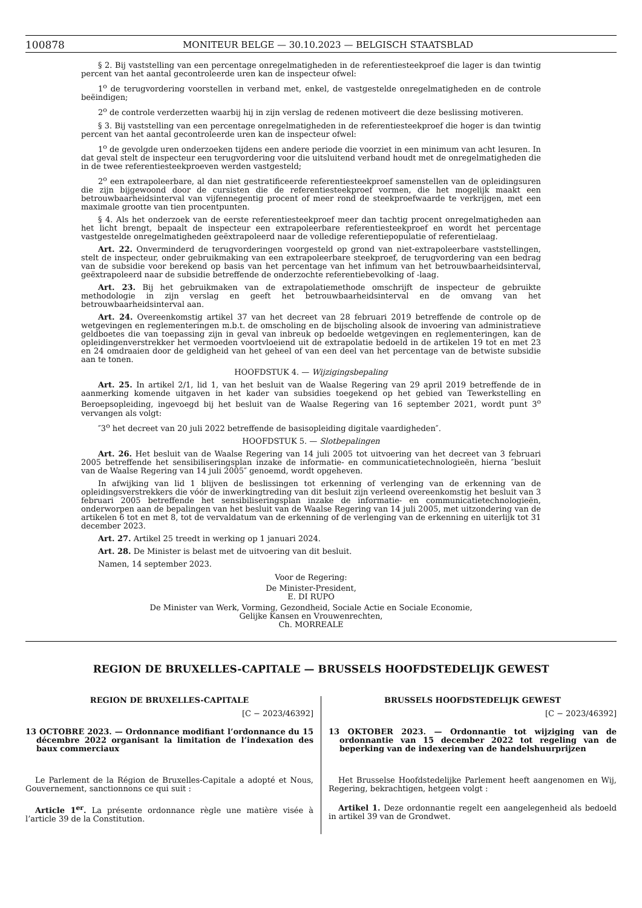100878 MONITEUR BELGE — 30.10.2023 — BELGISCH STAATSBLAD
§ 2. Bij vaststelling van een percentage onregelmatigheden in de referentiesteekproef die lager is dan twintig percent van het aantal gecontroleerde uren kan de inspecteur ofwel:
1<sup>o</sup> de terugvordering voorstellen in verband met, enkel, de vastgestelde onregelmatigheden en de controle beëindigen;
2<sup>o</sup> de controle verderzetten waarbij hij in zijn verslag de redenen motiveert die deze beslissing motiveren.
§ 3. Bij vaststelling van een percentage onregelmatigheden in de referentiesteekproef die hoger is dan twintig percent van het aantal gecontroleerde uren kan de inspecteur ofwel:
1<sup>o</sup> de gevolgde uren onderzoeken tijdens een andere periode die voorziet in een minimum van acht lesuren. In dat geval stelt de inspecteur een terugvordering voor die uitsluitend verband houdt met de onregelmatigheden die in de twee referentiesteekproeven werden vastgesteld;
2<sup>o</sup> een extrapoleerbare, al dan niet gestratificeerde referentiesteekproef samenstellen van de opleidingsuren die zijn bijgewoond door de cursisten die de referentiesteekproef vormen, die het mogelijk maakt een betrouwbaarheidsinterval van vijfennegentig procent of meer rond de steekproefwaarde te verkrijgen, met een maximale grootte van tien procentpunten.
§ 4. Als het onderzoek van de eerste referentiesteekproef meer dan tachtig procent onregelmatigheden aan het licht brengt, bepaalt de inspecteur een extrapoleerbare referentiesteekproef en wordt het percentage vastgestelde onregelmatigheden geëxtrapoleerd naar de volledige referentiepopulatie of referentielaag.
Art. 22. Onverminderd de terugvorderingen voorgesteld op grond van niet-extrapoleerbare vaststellingen, stelt de inspecteur, onder gebruikmaking van een extrapoleerbare steekproef, de terugvordering van een bedrag van de subsidie voor berekend op basis van het percentage van het infimum van het betrouwbaarheidsinterval, geëxtrapoleerd naar de subsidie betreffende de onderzochte referentiebevolking of -laag.
Art. 23. Bij het gebruikmaken van de extrapolatiemethode omschrijft de inspecteur de gebruikte methodologie in zijn verslag en geeft het betrouwbaarheidsinterval en de omvang van het betrouwbaarheidsinterval aan.
Art. 24. Overeenkomstig artikel 37 van het decreet van 28 februari 2019 betreffende de controle op de wetgevingen en reglementeringen m.b.t. de omscholing en de bijscholing alsook de invoering van administratieve geldboetes die van toepassing zijn in geval van inbreuk op bedoelde wetgevingen en reglementeringen, kan de opleidingenverstrekker het vermoeden voortvloeiend uit de extrapolatie bedoeld in de artikelen 19 tot en met 23 en 24 omdraaien door de geldigheid van het geheel of van een deel van het percentage van de betwiste subsidie aan te tonen.
HOOFDSTUK 4. — Wijzigingsbepaling
Art. 25. In artikel 2/1, lid 1, van het besluit van de Waalse Regering van 29 april 2019 betreffende de in aanmerking komende uitgaven in het kader van subsidies toegekend op het gebied van Tewerkstelling en Beroepsopleiding, ingevoegd bij het besluit van de Waalse Regering van 16 september 2021, wordt punt 3<sup>o</sup> vervangen als volgt:
″3<sup>o</sup> het decreet van 20 juli 2022 betreffende de basisopleiding digitale vaardigheden″.
HOOFDSTUK 5. — Slotbepalingen
Art. 26. Het besluit van de Waalse Regering van 14 juli 2005 tot uitvoering van het decreet van 3 februari 2005 betreffende het sensibiliseringsplan inzake de informatie- en communicatietechnologieën, hierna ″besluit van de Waalse Regering van 14 juli 2005″ genoemd, wordt opgeheven.
In afwijking van lid 1 blijven de beslissingen tot erkenning of verlenging van de erkenning van de opleidingsverstrekkers die vóór de inwerkingtreding van dit besluit zijn verleend overeenkomstig het besluit van 3 februari 2005 betreffende het sensibiliseringsplan inzake de informatie- en communicatietechnologieën, onderworpen aan de bepalingen van het besluit van de Waalse Regering van 14 juli 2005, met uitzondering van de artikelen 6 tot en met 8, tot de vervaldatum van de erkenning of de verlenging van de erkenning en uiterlijk tot 31 december 2023.
Art. 27. Artikel 25 treedt in werking op 1 januari 2024.
Art. 28. De Minister is belast met de uitvoering van dit besluit.
Namen, 14 september 2023.
Voor de Regering:
De Minister-President,
E. DI RUPO
De Minister van Werk, Vorming, Gezondheid, Sociale Actie en Sociale Economie,
Gelijke Kansen en Vrouwenrechten,
Ch. MORREALE
REGION DE BRUXELLES-CAPITALE — BRUSSELS HOOFDSTEDELIJK GEWEST
REGION DE BRUXELLES-CAPITALE
[C − 2023/46392]
13 OCTOBRE 2023. — Ordonnance modifiant l’ordonnance du 15 décembre 2022 organisant la limitation de l’indexation des baux commerciaux
Le Parlement de la Région de Bruxelles-Capitale a adopté et Nous, Gouvernement, sanctionnons ce qui suit :
Article 1<sup>er</sup>. La présente ordonnance règle une matière visée à l’article 39 de la Constitution.
BRUSSELS HOOFDSTEDELIJK GEWEST
[C − 2023/46392]
13 OKTOBER 2023. — Ordonnantie tot wijziging van de ordonnantie van 15 december 2022 tot regeling van de beperking van de indexering van de handelshuurprijzen
Het Brusselse Hoofdstedelijke Parlement heeft aangenomen en Wij, Regering, bekrachtigen, hetgeen volgt :
Artikel 1. Deze ordonnantie regelt een aangelegenheid als bedoeld in artikel 39 van de Grondwet.